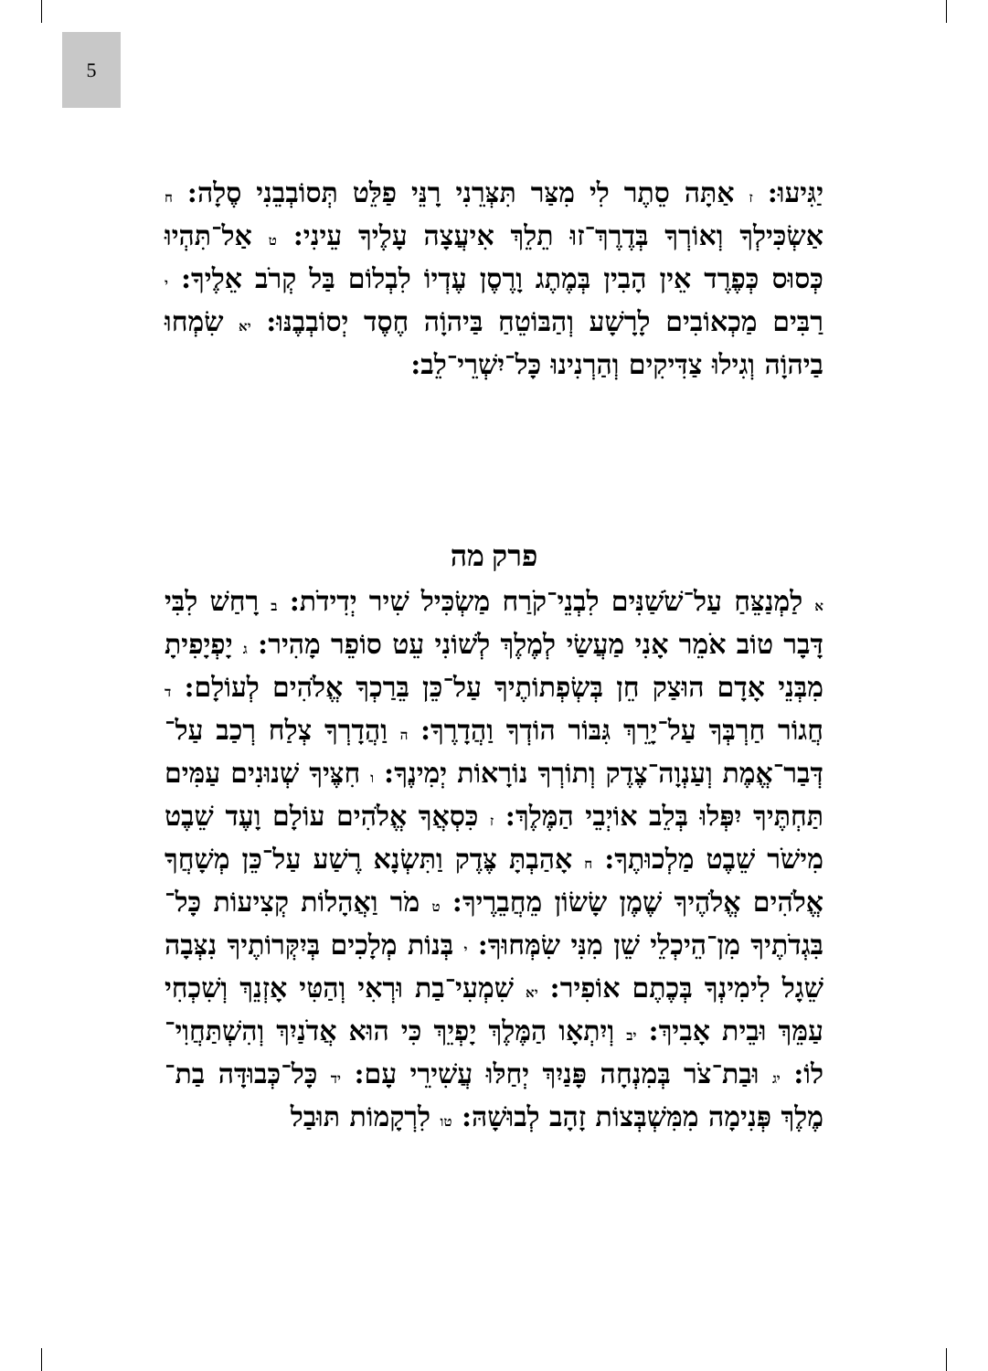5
יַגִּיעוּ: ז אַתָּה סֵתֶר לִי מִצַּר תִּצְּרֵנִי רָנֵּי פַלֵּט תְּסוֹבְבֵנִי סֶלָה: ח אַשְׂכִּילְךָ וְאוֹרְךָ בְּדֶרֶךְ־זוּ תֵלֵךְ אִיעֲצָה עָלֶיךָ עֵינִי: ט אַל־תִּהְיוּ כְּסוּס כְּפֶרֶד אֵין הָבִין בְּמֶתֶג וָרֶסֶן עֶדְיוֹ לִבְלוֹם בַּל קְרֹב אֵלֶיךָ: י רַבִּים מַכְאוֹבִים לָרָשָׁע וְהַבּוֹטֵחַ בַּיהוָֹה חֶסֶד יְסוֹבְבֶנּוּ: יא שִׂמְחוּ בַיהוָֹה וְגִילוּ צַדִּיקִים וְהַרְנִינוּ כָּל־יִשְׁרֵי־לֵב:
פרק מה
א לַמְנַצֵּחַ עַל־שֹׁשַׁנִּים לִבְנֵי־קֹרַח מַשְׂכִּיל שִׁיר יְדִידֹת: ב רָחַשׁ לִבִּי דָּבָר טוֹב אֹמֵר אָנִי מַעֲשַׂי לְמֶלֶךְ לְשׁוֹנִי עֵט סוֹפֵר מָהִיר: ג יָפְיָפִיתָ מִבְּנֵי אָדָם הוּצַק חֵן בְּשְׂפְתוֹתֶיךָ עַל־כֵּן בֵּרַכְךָ אֱלֹהִים לְעוֹלָם: ד חֲגוֹר חַרְבְּךָ עַל־יָרֵךְ גִּבּוֹר הוֹדְךָ וַהֲדָרֶךָ: ה וַהֲדָרְךָ צְלַח רְכַב עַל־דְּבַר־אֱמֶת וְעַנְוָה־צֶדֶק וְתוֹרְךָ נוֹרָאוֹת יְמִינֶךָ: ו חִצֶּיךָ שְׁנוּנִים עַמִּים תַּחְתֶּיךָ יִפְּלוּ בְּלֵב אוֹיְבֵי הַמֶּלֶךְ: ז כִּסְאֲךָ אֱלֹהִים עוֹלָם וָעֶד שֵׁבֶט מִישֹׁר שֵׁבֶט מַלְכוּתֶךָ: ח אָהַבְתָּ צֶּדֶק וַתִּשְׂנָא רֶשַׁע עַל־כֵּן מְשָׁחֲךָ אֱלֹהִים אֱלֹהֶיךָ שֶׁמֶן שָׂשׂוֹן מֵחֲבֵרֶיךָ: ט מֹר וַאֲהָלוֹת קְצִיעוֹת כָּל־בִּגְדֹתֶיךָ מִן־הֵיכְלֵי שֵׁן מִנִּי שִׂמְּחוּךָ: י בְּנוֹת מְלָכִים בְּיִקְּרוֹתֶיךָ נִצְּבָה שֵׁגָל לִימִינְךָ בְּכֶתֶם אוֹפִיר: יא שִׁמְעִי־בַת וּרְאִי וְהַטִּי אָזְנֵךְ וְשִׁכְחִי עַמֵּךְ וּבֵית אָבִיךְ: יב וְיִתְאָו הַמֶּלֶךְ יָפְיֵךְ כִּי הוּא אֲדֹנַיִךְ וְהִשְׁתַּחֲוִי־לוֹ: יג וּבַת־צֹר בְּמִנְחָה פָּנַיִךְ יְחַלּוּ עֲשִׁירֵי עָם: יד כָּל־כְּבוּדָּה בַת־מֶלֶךְ פְּנִימָה מִמִּשְׁבְּצוֹת זָהָב לְבוּשָׁהּ: טו לִרְקָמוֹת תּוּבַל